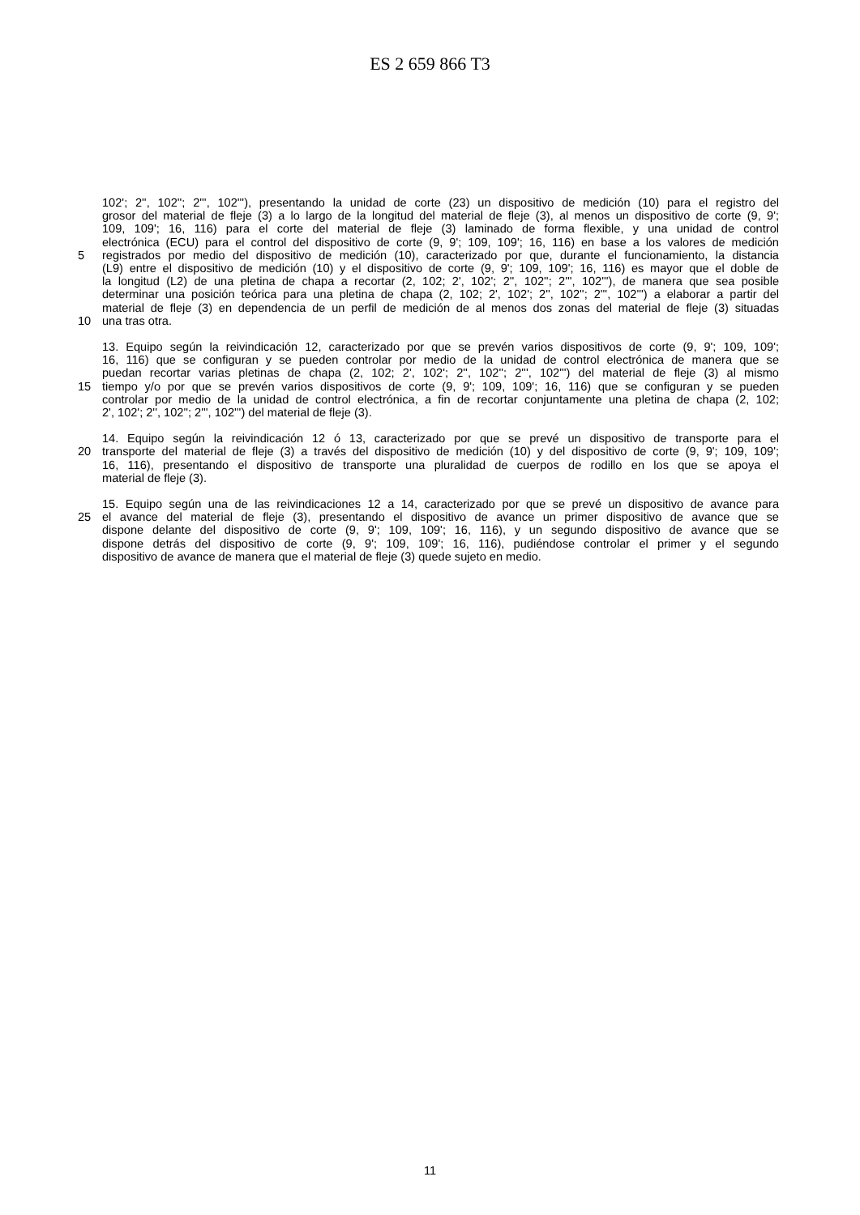ES 2 659 866 T3
102'; 2'', 102''; 2''', 102'''), presentando la unidad de corte (23) un dispositivo de medición (10) para el registro del
grosor del material de fleje (3) a lo largo de la longitud del material de fleje (3), al menos un dispositivo de corte (9, 9';
109, 109'; 16, 116) para el corte del material de fleje (3) laminado de forma flexible, y una unidad de control
electrónica (ECU) para el control del dispositivo de corte (9, 9'; 109, 109'; 16, 116) en base a los valores de medición
5 registrados por medio del dispositivo de medición (10), caracterizado por que, durante el funcionamiento, la distancia
(L9) entre el dispositivo de medición (10) y el dispositivo de corte (9, 9'; 109, 109'; 16, 116) es mayor que el doble de
la longitud (L2) de una pletina de chapa a recortar (2, 102; 2', 102'; 2'', 102''; 2''', 102'''), de manera que sea posible
determinar una posición teórica para una pletina de chapa (2, 102; 2', 102'; 2'', 102''; 2''', 102''') a elaborar a partir del
material de fleje (3) en dependencia de un perfil de medición de al menos dos zonas del material de fleje (3) situadas
10 una tras otra.
13. Equipo según la reivindicación 12, caracterizado por que se prevén varios dispositivos de corte (9, 9'; 109, 109';
16, 116) que se configuran y se pueden controlar por medio de la unidad de control electrónica de manera que se
puedan recortar varias pletinas de chapa (2, 102; 2', 102'; 2'', 102''; 2''', 102''') del material de fleje (3) al mismo
15 tiempo y/o por que se prevén varios dispositivos de corte (9, 9'; 109, 109'; 16, 116) que se configuran y se pueden
controlar por medio de la unidad de control electrónica, a fin de recortar conjuntamente una pletina de chapa (2, 102;
2', 102'; 2'', 102''; 2''', 102''') del material de fleje (3).
14. Equipo según la reivindicación 12 ó 13, caracterizado por que se prevé un dispositivo de transporte para el
20 transporte del material de fleje (3) a través del dispositivo de medición (10) y del dispositivo de corte (9, 9'; 109, 109';
16, 116), presentando el dispositivo de transporte una pluralidad de cuerpos de rodillo en los que se apoya el
material de fleje (3).
15. Equipo según una de las reivindicaciones 12 a 14, caracterizado por que se prevé un dispositivo de avance para
25 el avance del material de fleje (3), presentando el dispositivo de avance un primer dispositivo de avance que se
dispone delante del dispositivo de corte (9, 9'; 109, 109'; 16, 116), y un segundo dispositivo de avance que se
dispone detrás del dispositivo de corte (9, 9'; 109, 109'; 16, 116), pudiéndose controlar el primer y el segundo
dispositivo de avance de manera que el material de fleje (3) quede sujeto en medio.
11